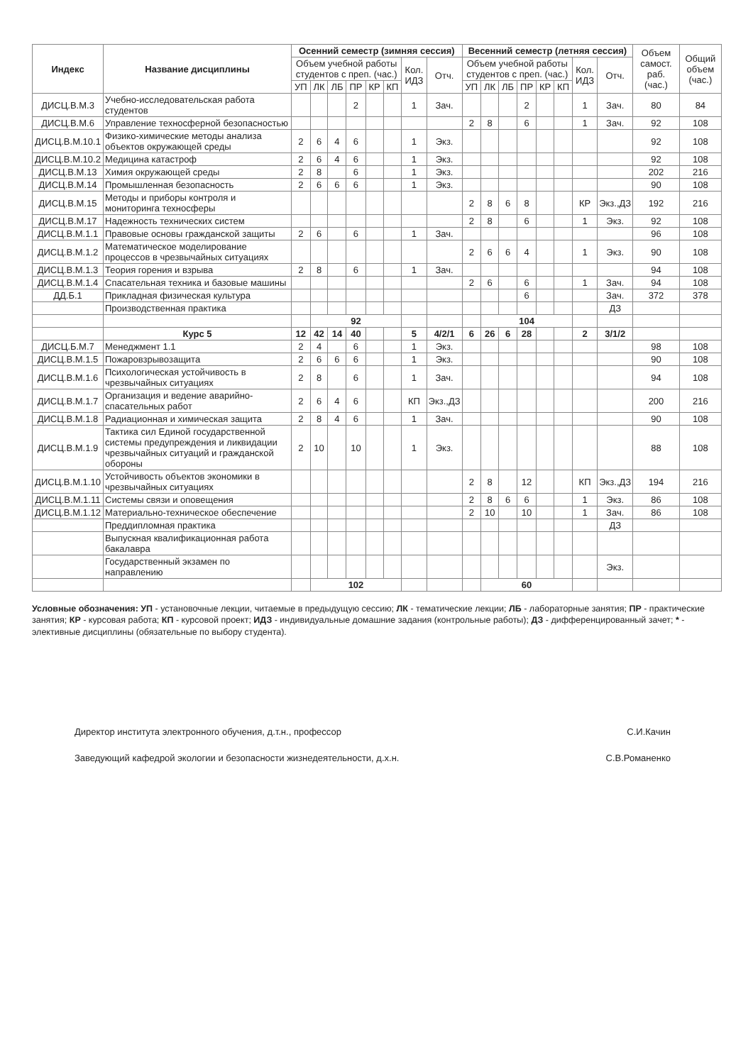| Индекс | Название дисциплины | Осенний семестр (зимняя сессия) | | | | | | | | Весенний семестр (летняя сессия) | | | | | | | | Объем самост. раб. (час.) | Общий объем (час.) |
| --- | --- | --- | --- | --- | --- | --- | --- | --- | --- | --- | --- | --- | --- | --- | --- | --- | --- | --- | --- |
| | | Объем учебной работы студентов с преп. (час.) | | | | | | Кол. ИДЗ | Отч. | Объем учебной работы студентов с преп. (час.) | | | | | | Кол. ИДЗ | Отч. | | |
| | | УП | ЛК | ЛБ | ПР | КР | КП | | | УП | ЛК | ЛБ | ПР | КР | КП | | | | |
| ДИСЦ.В.М.3 | Учебно-исследовательская работа студентов | | | | 2 | | | 1 | Зач. | | | | 2 | | | 1 | Зач. | 80 | 84 |
| ДИСЦ.В.М.6 | Управление техносферной безопасностью | | | | | | | | | 2 | 8 | | 6 | | | 1 | Зач. | 92 | 108 |
| ДИСЦ.В.М.10.1 | Физико-химические методы анализа объектов окружающей среды | 2 | 6 | 4 | 6 | | | 1 | Экз. | | | | | | | | | 92 | 108 |
| ДИСЦ.В.М.10.2 | Медицина катастроф | 2 | 6 | 4 | 6 | | | 1 | Экз. | | | | | | | | | 92 | 108 |
| ДИСЦ.В.М.13 | Химия окружающей среды | 2 | 8 | | 6 | | | 1 | Экз. | | | | | | | | | 202 | 216 |
| ДИСЦ.В.М.14 | Промышленная безопасность | 2 | 6 | 6 | 6 | | | 1 | Экз. | | | | | | | | | 90 | 108 |
| ДИСЦ.В.М.15 | Методы и приборы контроля и мониторинга техносферы | | | | | | | | | 2 | 8 | 6 | 8 | | | КР | Экз.,ДЗ | 192 | 216 |
| ДИСЦ.В.М.17 | Надежность технических систем | | | | | | | | | 2 | 8 | | 6 | | | 1 | Экз. | 92 | 108 |
| ДИСЦ.В.М.1.1 | Правовые основы гражданской защиты | 2 | 6 | | 6 | | | 1 | Зач. | | | | | | | | | 96 | 108 |
| ДИСЦ.В.М.1.2 | Математическое моделирование процессов в чрезвычайных ситуациях | | | | | | | | | 2 | 6 | 6 | 4 | | | 1 | Экз. | 90 | 108 |
| ДИСЦ.В.М.1.3 | Теория горения и взрыва | 2 | 8 | | 6 | | | 1 | Зач. | | | | | | | | | 94 | 108 |
| ДИСЦ.В.М.1.4 | Спасательная техника и базовые машины | | | | | | | | | 2 | 6 | | 6 | | | 1 | Зач. | 94 | 108 |
| ДД.Б.1 | Прикладная физическая культура | | | | | | | | | | | | 6 | | | | Зач. | 372 | 378 |
| | Производственная практика | | | | | | | | | | | | | | | | ДЗ | | |
| | | | 92 | | | | | | | | 104 | | | | | | | | |
| | Курс 5 | 12 | 42 | 14 | 40 | | | 5 | 4/2/1 | 6 | 26 | 6 | 28 | | | 2 | 3/1/2 | | |
| ДИСЦ.Б.М.7 | Менеджмент 1.1 | 2 | 4 | | 6 | | | 1 | Экз. | | | | | | | | | 98 | 108 |
| ДИСЦ.В.М.1.5 | Пожаровзрывозащита | 2 | 6 | 6 | 6 | | | 1 | Экз. | | | | | | | | | 90 | 108 |
| ДИСЦ.В.М.1.6 | Психологическая устойчивость в чрезвычайных ситуациях | 2 | 8 | | 6 | | | 1 | Зач. | | | | | | | | | 94 | 108 |
| ДИСЦ.В.М.1.7 | Организация и ведение аварийно-спасательных работ | 2 | 6 | 4 | 6 | | | КП | Экз.,ДЗ | | | | | | | | | 200 | 216 |
| ДИСЦ.В.М.1.8 | Радиационная и химическая защита | 2 | 8 | 4 | 6 | | | 1 | Зач. | | | | | | | | | 90 | 108 |
| ДИСЦ.В.М.1.9 | Тактика сил Единой государственной системы предупреждения и ликвидации чрезвычайных ситуаций и гражданской обороны | 2 | 10 | | 10 | | | 1 | Экз. | | | | | | | | | 88 | 108 |
| ДИСЦ.В.М.1.10 | Устойчивость объектов экономики в чрезвычайных ситуациях | | | | | | | | | 2 | 8 | | 12 | | | КП | Экз.,ДЗ | 194 | 216 |
| ДИСЦ.В.М.1.11 | Системы связи и оповещения | | | | | | | | | 2 | 8 | 6 | 6 | | | 1 | Экз. | 86 | 108 |
| ДИСЦ.В.М.1.12 | Материально-техническое обеспечение | | | | | | | | | 2 | 10 | | 10 | | | 1 | Зач. | 86 | 108 |
| | Преддипломная практика | | | | | | | | | | | | | | | | ДЗ | | |
| | Выпускная квалификационная работа бакалавра | | | | | | | | | | | | | | | | | | |
| | Государственный экзамен по направлению | | | | | | | | | | | | | | | | Экз. | | |
| | | | 102 | | | | | | | | 60 | | | | | | | | |
Условные обозначения: УП - установочные лекции, читаемые в предыдущую сессию; ЛК - тематические лекции; ЛБ - лабораторные занятия; ПР - практические занятия; КР - курсовая работа; КП - курсовой проект; ИДЗ - индивидуальные домашние задания (контрольные работы); ДЗ - дифференцированный зачет; * - элективные дисциплины (обязательные по выбору студента).
Директор института электронного обучения, д.т.н., профессор С.И.Качин
Заведующий кафедрой экологии и безопасности жизнедеятельности, д.х.н. С.В.Романенко